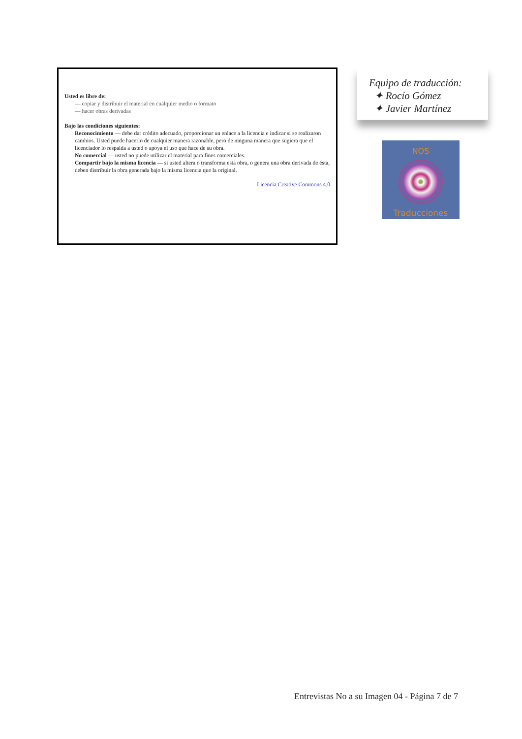Usted es libre de:
— copiar y distribuir el material en cualquier medio o formato
— hacer obras derivadas
Bajo las condiciones siguientes:
Reconocimiento — debe dar crédito adecuado, proporcionar un enlace a la licencia e indicar si se realizaron cambios. Usted puede hacerlo de cualquier manera razonable, pero de ninguna manera que sugiera que el licenciador lo respalda a usted o apoya el uso que hace de su obra.
No comercial — usted no puede utilizar el material para fines comerciales.
Compartir bajo la misma licencia — si usted altera o transforma esta obra, o genera una obra derivada de ésta, deben distribuir la obra generada bajo la misma licencia que la original.
Licencia Creative Commons 4.0
Equipo de traducción:
✦ Rocío Gómez
✦ Javier Martínez
NOS
Traducciones
Entrevistas No a su Imagen 04 - Página 7 de 7